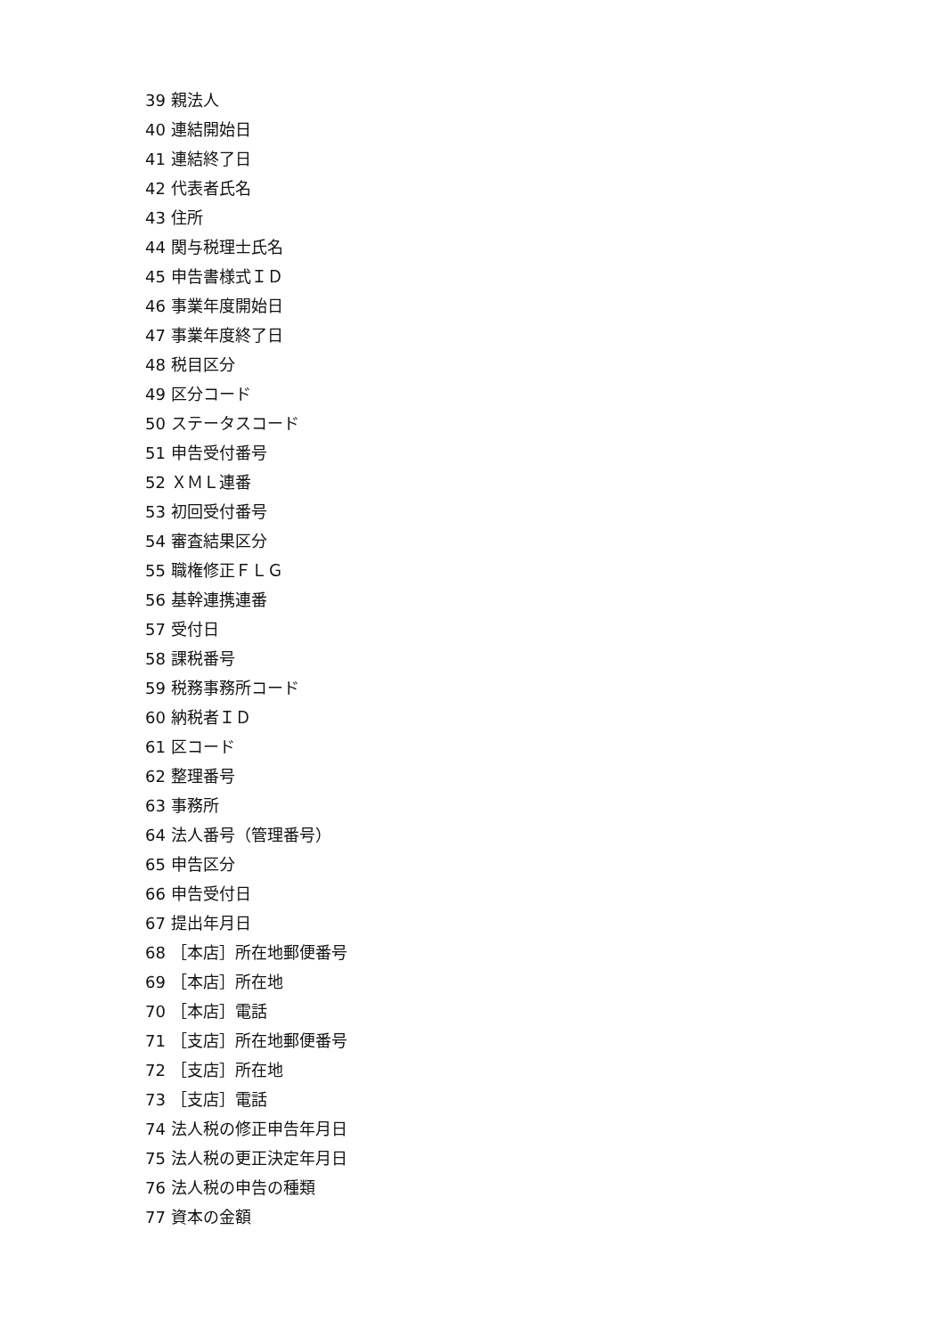39 親法人
40 連結開始日
41 連結終了日
42 代表者氏名
43 住所
44 関与税理士氏名
45 申告書様式ＩＤ
46 事業年度開始日
47 事業年度終了日
48 税目区分
49 区分コード
50 ステータスコード
51 申告受付番号
52 ＸＭＬ連番
53 初回受付番号
54 審査結果区分
55 職権修正ＦＬＧ
56 基幹連携連番
57 受付日
58 課税番号
59 税務事務所コード
60 納税者ＩＤ
61 区コード
62 整理番号
63 事務所
64 法人番号（管理番号）
65 申告区分
66 申告受付日
67 提出年月日
68 ［本店］所在地郵便番号
69 ［本店］所在地
70 ［本店］電話
71 ［支店］所在地郵便番号
72 ［支店］所在地
73 ［支店］電話
74 法人税の修正申告年月日
75 法人税の更正決定年月日
76 法人税の申告の種類
77 資本の金額